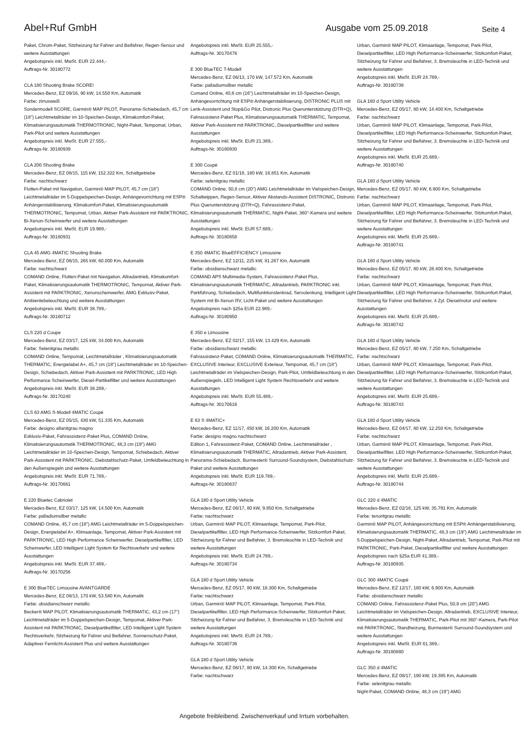Abel+Ruf GmbH
Ausgabe vom 25.09.2018
Seite 4
Paket, Chrom-Paket, Sitzheizung für Fahrer und Beifahrer, Regen-Sensor und weitere Ausstattungen
Angebotspreis inkl. MwSt. EUR 22.444,-
Auftrags-Nr. 30180772
CLA 180 Shooting Brake SCORE!
Mercedes-Benz, EZ 09/16, 90 kW, 14.550 Km, Automatik
Farbe: zirrusweiß
Sondermodell SCORE, Garmin® MAP PILOT, Panorama-Schiebedach, 45,7 cm (18") Leichtmetallräder im 10-Speichen-Design, Klimakomfort-Paket, Klimatisierungsautomatik THERMOTRONIC, Night-Paket, Tempomat, Urban, Park-Pilot und weitere Ausstattungen
Angebotspreis inkl. MwSt. EUR 27.555,-
Auftrags-Nr. 30180939
CLA 200 Shooting Brake
Mercedes-Benz, EZ 08/15, 115 kW, 152.322 Km, Schaltgetriebe
Farbe: nachtschwarz
Flotten-Paket mit Navigation, Garmin® MAP PILOT, 45,7 cm (18") Leichtmetallräder im 5-Doppelspeichen-Design, Anhängevorrichtung mit ESP® Anhängerstabilisierung, Klimakomfort-Paket, Klimatisierungsautomatik THERMOTRONIC, Tempomat, Urban, Aktiver Park-Assistent mit PARKTRONIC, Bi-Xenon-Scheinwerfer und weitere Ausstattungen
Angebotspreis inkl. MwSt. EUR 19.989,-
Auftrags-Nr. 30180931
CLA 45 AMG 4MATIC Shooting Brake
Mercedes-Benz, EZ 06/15, 265 kW, 60.000 Km, Automatik
Farbe: nachtschwarz
COMAND Online, Flotten-Paket mit Navigation, Allradantrieb, Klimakomfort-Paket, Klimatisierungsautomatik THERMOTRONIC, Tempomat, Aktiver Park-Assistent mit PARKTRONIC, Xenonscheinwerfer, AMG Exklusiv-Paket, Ambientebeleuchtung und weitere Ausstattungen
Angebotspreis inkl. MwSt. EUR 38.789,-
Auftrags-Nr. 30180712
CLS 220 d Coupe
Mercedes-Benz, EZ 03/17, 125 kW, 34.000 Km, Automatik
Farbe: Selenitgrau metallic
COMAND Online, Tempomat, Leichtmetallräder , Klimatisierungsautomatik THERMATIC, Energielabel A+, 45,7 cm (18") Leichtmetallräder im 10-Speichen-Design, Schiebedach, Aktiver Park-Assistent mit PARKTRONIC, LED High Performance Scheinwerfer, Diesel-Partikelfilter und weitere Ausstattungen
Angebotspreis inkl. MwSt. EUR 38.289,-
Auftrags-Nr. 30170240
CLS 63 AMG S-Modell 4MATIC Coupé
Mercedes-Benz, EZ 05/15, 430 kW, 51.335 Km, Automatik
Farbe: designo allanitgrau magno
Exklusiv-Paket, Fahrassistenz-Paket Plus, COMAND Online, Klimatisierungsautomatik THERMOTRONIC, 48,3 cm (19") AMG Leichtmetallräder im 10-Speichen-Design, Tempomat, Schiebedach, Aktiver Park-Assistent mit PARKTRONIC, Diebstahlschutz-Paket, Umfeldbeleuchtung in den Außenspiegeln und weitere Ausstattungen
Angebotspreis inkl. MwSt. EUR 71.789,-
Auftrags-Nr. 30170661
E 220 Bluetec Cabriolet
Mercedes-Benz, EZ 03/17, 125 kW, 14.500 Km, Automatik
Farbe: palladiumsilber metallic
COMAND Online, 45,7 cm (18") AMG Leichtmetallräder im 5-Doppelspeichen-Design, Energielabel A+, Klimaanlage, Tempomat, Aktiver Park-Assistent mit PARKTRONIC, LED High Performance Scheinwerfer, Dieselpartikelfilter, LED Scheinwerfer, LED Intelligent Light System für Rechtsverkehr und weitere Ausstattungen
Angebotspreis inkl. MwSt. EUR 37.489,-
Auftrags-Nr. 30170256
E 300 BlueTEC Limousine AVANTGARDE
Mercedes-Benz, EZ 08/13, 170 kW, 53.580 Km, Automatik
Farbe: obsidianschwarz metallic
Becker® MAP PILOT, Klimatisierungsautomatik THERMATIC, 43,2 cm (17") Leichtmetallräder im 5-Doppelspeichen-Design, Tempomat, Aktiver Park-Assistent mit PARKTRONIC, Dieselpartikelfilter, LED Intelligent Light System Rechtsverkehr, Sitzheizung für Fahrer und Beifahrer, Sonnenschutz-Paket, Adaptiver Fernlicht-Assistent Plus und weitere Ausstattungen
Angebotspreis inkl. MwSt. EUR 25.555,-
Auftrags-Nr. 30170476
E 300 BlueTEC T-Modell
Mercedes-Benz, EZ 06/13, 170 kW, 147.572 Km, Automatik
Farbe: palladiumsilber metallic
Comand Online, 40,6 cm (16") Leichtmetallräder im 10-Speichen-Design, Anhängevorrichtung mit ESP® Anhängerstabilisierung, DISTRONIC PLUS mit Lenk-Assistent und Stop&Go Pilot, Distronic Plus Querunterstützung (DTR+Q), Fahrassistenz-Paket Plus, Klimatisierungsautomatik THERMATIC, Tempomat, Aktiver Park-Assistent mit PARKTRONIC, Dieselpartikelfilter und weitere Ausstattungen
Angebotspreis inkl. MwSt. EUR 21.389,-
Auftrags-Nr. 30180930
E 300 Coupé
Mercedes-Benz, EZ 01/18, 180 kW, 16.851 Km, Automatik
Farbe: selenitgrau metallic
COMAND Online, 50,8 cm (20") AMG Leichtmetallräder im Vielspeichen-Design, Schaltwippen, Regen-Sensor, Aktiver Abstands-Assistent DISTRONIC, Distronic Plus Querunterstützung (DTR+Q), Fahrassistenz-Paket, Klimatisierungsautomatik THERMATIC, Night-Paket, 360°-Kamera und weitere Ausstattungen
Angebotspreis inkl. MwSt. EUR 57.689,-
Auftrags-Nr. 30180858
E 350 4MATIC BlueEFFICIENCY Limousine
Mercedes-Benz, EZ 12/11, 225 kW, 81.267 Km, Automatik
Farbe: obsidianschwarz metallic
COMAND APS Multimedia-System, Fahrassistenz-Paket Plus, Klimatisierungsautomatik THERMATIC, Allradantrieb, PARKTRONIC inkl. Parkführung, Schiebedach, Multifunktionslenkrad, Servolenkung, Intelligent Light System mit Bi-Xenon RV, Licht-Paket und weitere Ausstattungen
Angebotspreis nach §25a EUR 22.989,-
Auftrags-Nr. 30180950
E 350 e Limousine
Mercedes-Benz, EZ 02/17, 155 kW, 13.429 Km, Automatik
Farbe: obsidianschwarz metallic
Fahrassistenz-Paket, COMAND Online, Klimatisierungsautomatik THERMATIC, EXCLUSIVE Interieur, EXCLUSIVE Exterieur, Tempomat, 45,7 cm (18") Leichtmetallräder im Vielspeichen-Design, Park-Pilot, Umfeldbeleuchtung in den Außenspiegeln, LED Intelligent Light System Rechtsverkehr und weitere Ausstattungen
Angebotspreis inkl. MwSt. EUR 55.489,-
Auftrags-Nr. 30170616
E 63 S 4MATIC+
Mercedes-Benz, EZ 11/17, 450 kW, 16.200 Km, Automatik
Farbe: designo magno nachtschwarz
Edition 1, Fahrassistenz-Paket, COMAND Online, Leichtmetallräder , Klimatisierungsautomatik THERMATIC, Allradantrieb, Aktiver Park-Assistent, Panorama-Schiebedach, Burmester® Surround-Soundsystem, Diebstahlschutz-Paket und weitere Ausstattungen
Angebotspreis inkl. MwSt. EUR 119.789,-
Auftrags-Nr. 30180637
GLA 180 d Sport Utility Vehicle
Mercedes-Benz, EZ 06/17, 80 kW, 9.850 Km, Schaltgetriebe
Farbe: nachtschwarz
Urban, Garmin® MAP PILOT, Klimaanlage, Tempomat, Park-Pilot, Dieselpartikelfilter, LED High Performance-Scheinwerfer, Sitzkomfort-Paket, Sitzheizung für Fahrer und Beifahrer, 3. Bremsleuchte in LED-Technik und weitere Ausstattungen
Angebotspreis inkl. MwSt. EUR 24.789,-
Auftrags-Nr. 30180734
GLA 180 d Sport Utility Vehicle
Mercedes-Benz, EZ 05/17, 80 kW, 18.300 Km, Schaltgetriebe
Farbe: nachtschwarz
Urban, Garmin® MAP PILOT, Klimaanlage, Tempomat, Park-Pilot, Dieselpartikelfilter, LED High Performance-Scheinwerfer, Sitzkomfort-Paket, Sitzheizung für Fahrer und Beifahrer, 3. Bremsleuchte in LED-Technik und weitere Ausstattungen
Angebotspreis inkl. MwSt. EUR 24.789,-
Auftrags-Nr. 30180736
GLA 180 d Sport Utility Vehicle
Mercedes-Benz, EZ 06/17, 80 kW, 14.300 Km, Schaltgetriebe
Farbe: nachtschwarz
Urban, Garmin® MAP PILOT, Klimaanlage, Tempomat, Park-Pilot, Dieselpartikelfilter, LED High Performance-Scheinwerfer, Sitzkomfort-Paket, Sitzheizung für Fahrer und Beifahrer, 3. Bremsleuchte in LED-Technik und weitere Ausstattungen
Angebotspreis inkl. MwSt. EUR 24.789,-
Auftrags-Nr. 30180739
GLA 180 d Sport Utility Vehicle
Mercedes-Benz, EZ 05/17, 80 kW, 14.400 Km, Schaltgetriebe
Farbe: nachtschwarz
Urban, Garmin® MAP PILOT, Klimaanlage, Tempomat, Park-Pilot, Dieselpartikelfilter, LED High Performance-Scheinwerfer, Sitzkomfort-Paket, Sitzheizung für Fahrer und Beifahrer, 3. Bremsleuchte in LED-Technik und weitere Ausstattungen
Angebotspreis inkl. MwSt. EUR 25.689,-
Auftrags-Nr. 30180740
GLA 180 d Sport Utility Vehicle
Mercedes-Benz, EZ 05/17, 80 kW, 6.600 Km, Schaltgetriebe
Farbe: nachtschwarz
Urban, Garmin® MAP PILOT, Klimaanlage, Tempomat, Park-Pilot, Dieselpartikelfilter, LED High Performance-Scheinwerfer, Sitzkomfort-Paket, Sitzheizung für Fahrer und Beifahrer, 3. Bremsleuchte in LED-Technik und weitere Ausstattungen
Angebotspreis inkl. MwSt. EUR 25.689,-
Auftrags-Nr. 30180741
GLA 180 d Sport Utility Vehicle
Mercedes-Benz, EZ 05/17, 80 kW, 28.400 Km, Schaltgetriebe
Farbe: nachtschwarz
Urban, Garmin® MAP PILOT, Klimaanlage, Tempomat, Park-Pilot, Dieselpartikelfilter, LED High Performance-Scheinwerfer, Sitzkomfort-Paket, Sitzheizung für Fahrer und Beifahrer, 4 Zyl. Dieselmotor und weitere Ausstattungen
Angebotspreis inkl. MwSt. EUR 25.689,-
Auftrags-Nr. 30180742
GLA 180 d Sport Utility Vehicle
Mercedes-Benz, EZ 05/17, 80 kW, 7.250 Km, Schaltgetriebe
Farbe: nachtschwarz
Urban, Garmin® MAP PILOT, Klimaanlage, Tempomat, Park-Pilot, Dieselpartikelfilter, LED High Performance-Scheinwerfer, Sitzkomfort-Paket, Sitzheizung für Fahrer und Beifahrer, 3. Bremsleuchte in LED-Technik und weitere Ausstattungen
Angebotspreis inkl. MwSt. EUR 25.689,-
Auftrags-Nr. 30180743
GLA 180 d Sport Utility Vehicle
Mercedes-Benz, EZ 04/17, 80 kW, 12.250 Km, Schaltgetriebe
Farbe: nachtschwarz
Urban, Garmin® MAP PILOT, Klimaanlage, Tempomat, Park-Pilot, Dieselpartikelfilter, LED High Performance-Scheinwerfer, Sitzkomfort-Paket, Sitzheizung für Fahrer und Beifahrer, 3. Bremsleuchte in LED-Technik und weitere Ausstattungen
Angebotspreis inkl. MwSt. EUR 25.689,-
Auftrags-Nr. 30180744
GLC 220 d 4MATIC
Mercedes-Benz, EZ 02/16, 125 kW, 35.791 Km, Automatik
Farbe: tenoritgrau metallic
Garmin® MAP PILOT, Anhängevorrichtung mit ESP® Anhängerstabilisierung, Klimatisierungsautomatik THERMATIC, 48,3 cm (19") AMG Leichtmetallräder im 5-Doppelspeichen-Design, Night-Paket, Allradantrieb, Tempomat, Park-Pilot mit PARKTRONIC, Park-Paket, Dieselpartikelfilter und weitere Ausstattungen
Angebotspreis nach §25a EUR 41.389,-
Auftrags-Nr. 30180935
GLC 300 4MATIC Coupé
Mercedes-Benz, EZ 12/17, 180 kW, 6.900 Km, Automatik
Farbe: obsidianschwarz metallic
COMAND Online, Fahrassistenz-Paket Plus, 50,8 cm (20") AMG Leichtmetallräder im Vielspeichen-Design, Allradantrieb, EXCLUSIVE Interieur, Klimatisierungsautomatik THERMATIC, Park-Pilot mit 360°-Kamera, Park-Pilot mit PARKTRONIC, Standheizung, Burmester® Surround-Soundsystem und weitere Ausstattungen
Angebotspreis inkl. MwSt. EUR 61.389,-
Auftrags-Nr. 30180880
GLC 350 d 4MATIC
Mercedes-Benz, EZ 08/17, 190 kW, 19.385 Km, Automatik
Farbe: selenitgrau metallic
Night-Paket, COMAND Online, 48,3 cm (19") AMG
Angebote freibleibend. Zwischenverkauf und Irrtum vorbehalten.